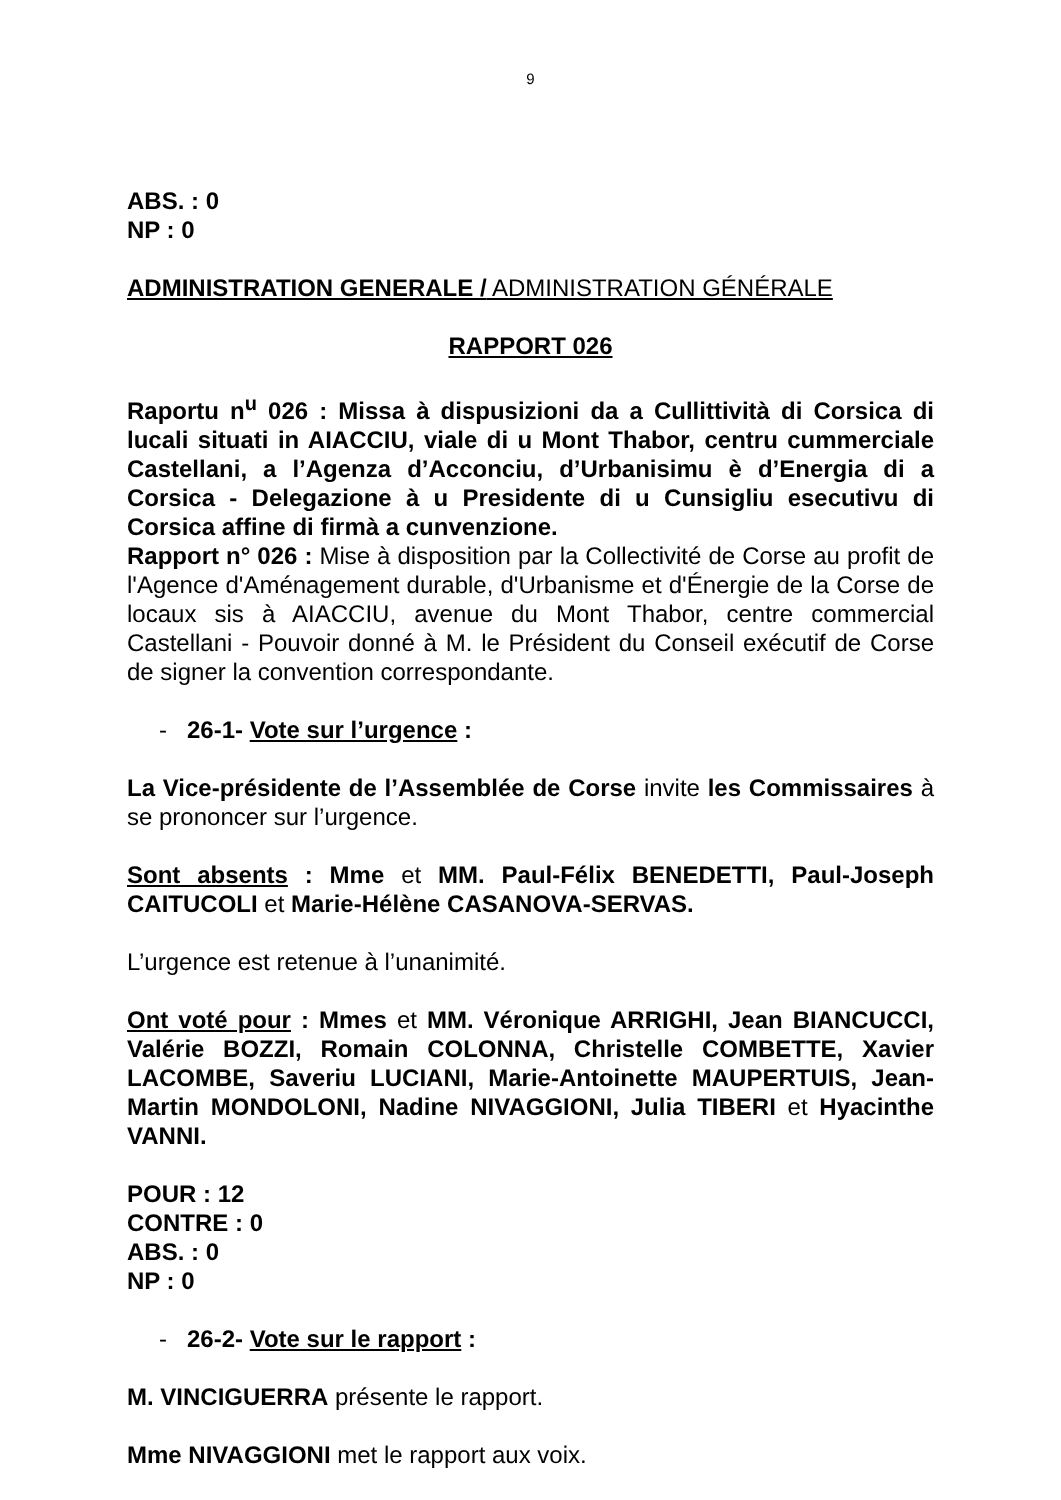9
ABS. : 0
NP : 0
ADMINISTRATION GENERALE / ADMINISTRATION GÉNÉRALE
RAPPORT 026
Raportu n<sup>u</sup> 026 : Missa à dispusizioni da a Cullittività di Corsica di lucali situati in AIACCIU, viale di u Mont Thabor, centru cummerciale Castellani, a l’Agenza d’Acconciu, d’Urbanisimu è d’Energia di a Corsica - Delegazione à u Presidente di u Cunsigliu esecutivu di Corsica affine di firmà a cunvenzione.
Rapport n° 026 : Mise à disposition par la Collectivité de Corse au profit de l'Agence d'Aménagement durable, d'Urbanisme et d'Énergie de la Corse de locaux sis à AIACCIU, avenue du Mont Thabor, centre commercial Castellani - Pouvoir donné à M. le Président du Conseil exécutif de Corse de signer la convention correspondante.
- 26-1- Vote sur l’urgence :
La Vice-présidente de l’Assemblée de Corse invite les Commissaires à se prononcer sur l’urgence.
Sont absents : Mme et MM. Paul-Félix BENEDETTI, Paul-Joseph CAITUCOLI et Marie-Hélène CASANOVA-SERVAS.
L’urgence est retenue à l’unanimité.
Ont voté pour : Mmes et MM. Véronique ARRIGHI, Jean BIANCUCCI, Valérie BOZZI, Romain COLONNA, Christelle COMBETTE, Xavier LACOMBE, Saveriu LUCIANI, Marie-Antoinette MAUPERTUIS, Jean-Martin MONDOLONI, Nadine NIVAGGIONI, Julia TIBERI et Hyacinthe VANNI.
POUR : 12
CONTRE : 0
ABS. : 0
NP : 0
- 26-2- Vote sur le rapport :
M. VINCIGUERRA présente le rapport.
Mme NIVAGGIONI met le rapport aux voix.